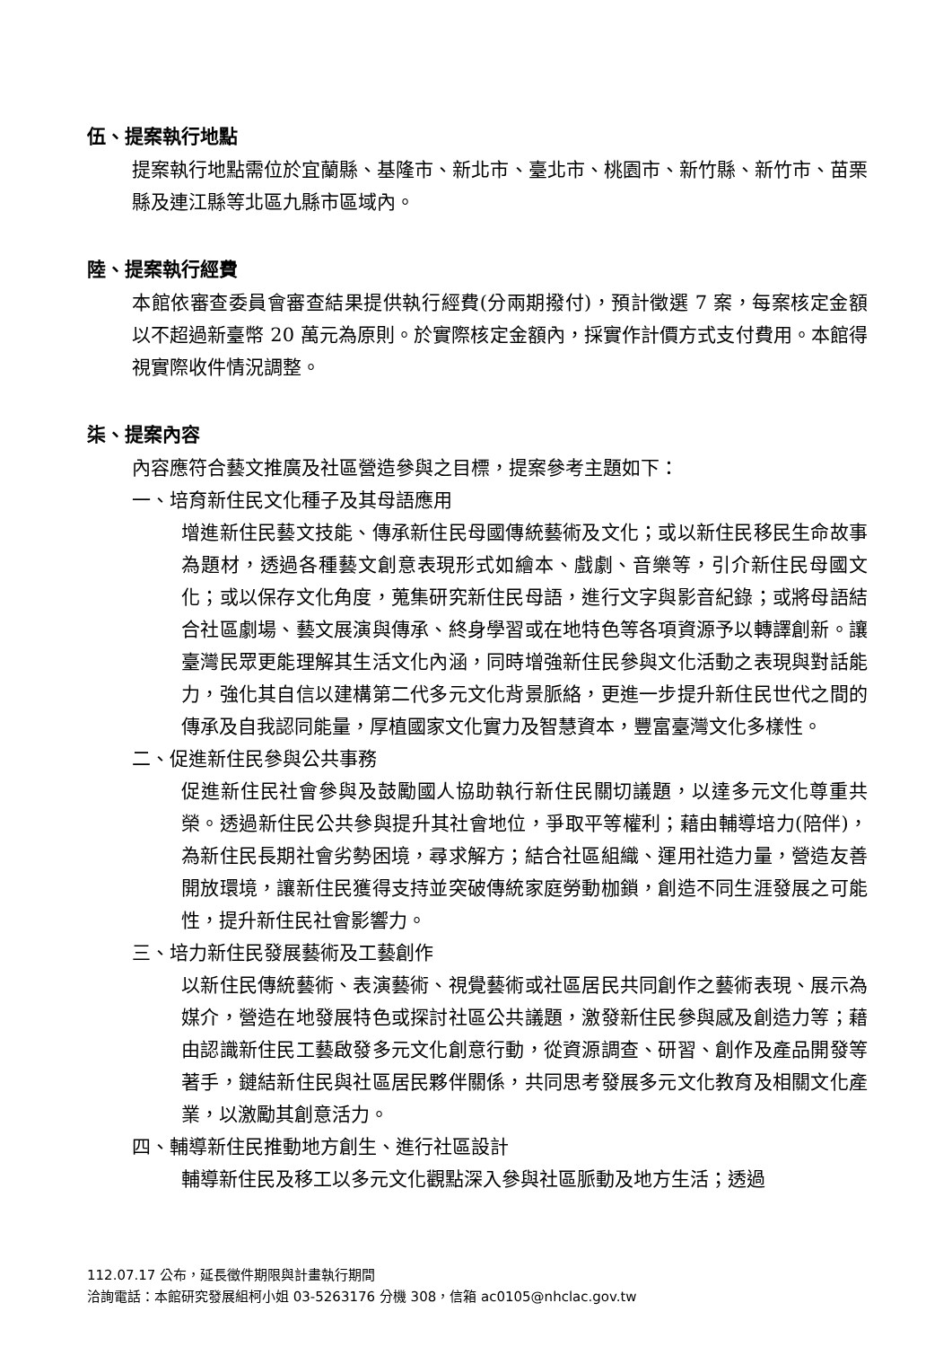伍、提案執行地點
提案執行地點需位於宜蘭縣、基隆市、新北市、臺北市、桃園市、新竹縣、新竹市、苗栗縣及連江縣等北區九縣市區域內。
陸、提案執行經費
本館依審查委員會審查結果提供執行經費(分兩期撥付)，預計徵選 7 案，每案核定金額以不超過新臺幣 20 萬元為原則。於實際核定金額內，採實作計價方式支付費用。本館得視實際收件情況調整。
柒、提案內容
內容應符合藝文推廣及社區營造參與之目標，提案參考主題如下：
一、培育新住民文化種子及其母語應用
增進新住民藝文技能、傳承新住民母國傳統藝術及文化；或以新住民移民生命故事為題材，透過各種藝文創意表現形式如繪本、戲劇、音樂等，引介新住民母國文化；或以保存文化角度，蒐集研究新住民母語，進行文字與影音紀錄；或將母語結合社區劇場、藝文展演與傳承、終身學習或在地特色等各項資源予以轉譯創新。讓臺灣民眾更能理解其生活文化內涵，同時增強新住民參與文化活動之表現與對話能力，強化其自信以建構第二代多元文化背景脈絡，更進一步提升新住民世代之間的傳承及自我認同能量，厚植國家文化實力及智慧資本，豐富臺灣文化多樣性。
二、促進新住民參與公共事務
促進新住民社會參與及鼓勵國人協助執行新住民關切議題，以達多元文化尊重共榮。透過新住民公共參與提升其社會地位，爭取平等權利；藉由輔導培力(陪伴)，為新住民長期社會劣勢困境，尋求解方；結合社區組織、運用社造力量，營造友善開放環境，讓新住民獲得支持並突破傳統家庭勞動枷鎖，創造不同生涯發展之可能性，提升新住民社會影響力。
三、培力新住民發展藝術及工藝創作
以新住民傳統藝術、表演藝術、視覺藝術或社區居民共同創作之藝術表現、展示為媒介，營造在地發展特色或探討社區公共議題，激發新住民參與感及創造力等；藉由認識新住民工藝啟發多元文化創意行動，從資源調查、研習、創作及產品開發等著手，鏈結新住民與社區居民夥伴關係，共同思考發展多元文化教育及相關文化產業，以激勵其創意活力。
四、輔導新住民推動地方創生、進行社區設計
輔導新住民及移工以多元文化觀點深入參與社區脈動及地方生活；透過
112.07.17 公布，延長徵件期限與計畫執行期間
洽詢電話：本館研究發展組柯小姐 03-5263176 分機 308，信箱 ac0105@nhclac.gov.tw